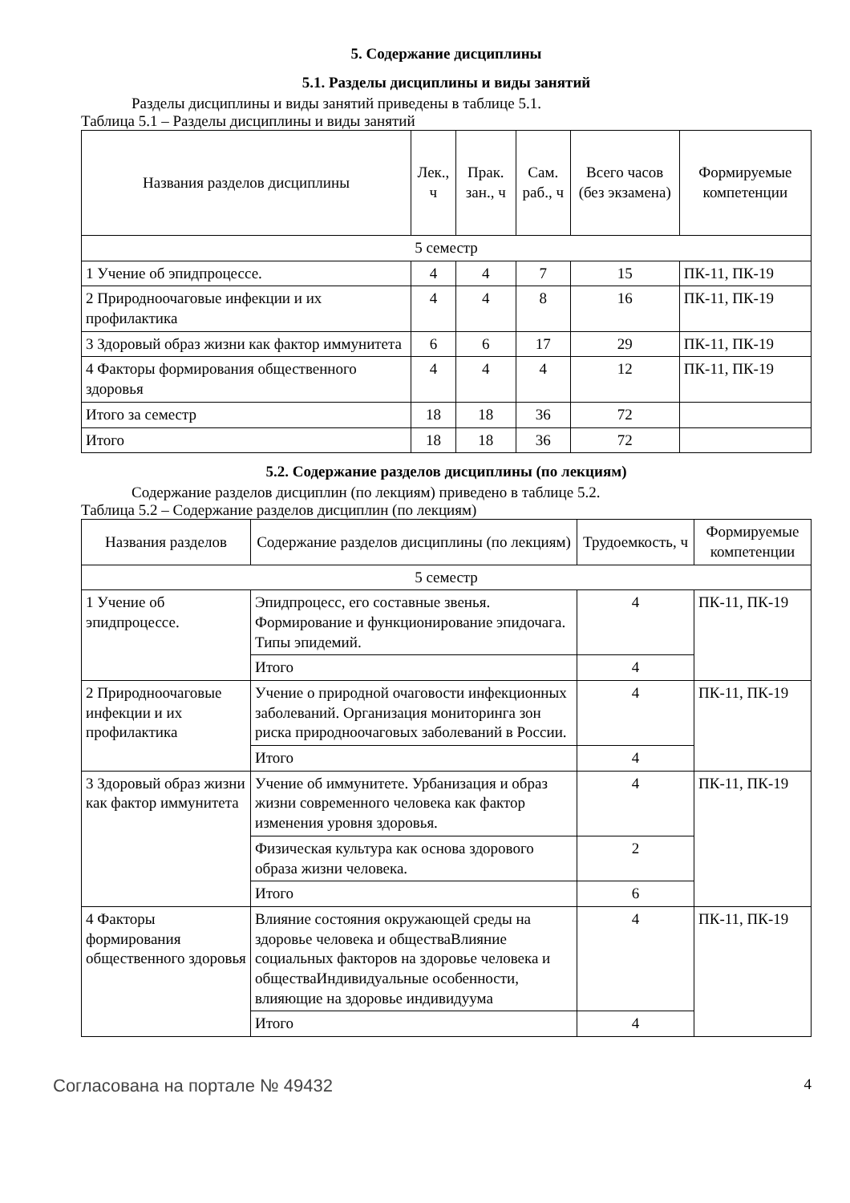5. Содержание дисциплины
5.1. Разделы дисциплины и виды занятий
Разделы дисциплины и виды занятий приведены в таблице 5.1.
Таблица 5.1 – Разделы дисциплины и виды занятий
| Названия разделов дисциплины | Лек., ч | Прак. зан., ч | Сам. раб., ч | Всего часов (без экзамена) | Формируемые компетенции |
| --- | --- | --- | --- | --- | --- |
| 5 семестр | | | | | |
| 1 Учение об эпидпроцессе. | 4 | 4 | 7 | 15 | ПК-11, ПК-19 |
| 2 Природноочаговые инфекции и их профилактика | 4 | 4 | 8 | 16 | ПК-11, ПК-19 |
| 3 Здоровый образ жизни как фактор иммунитета | 6 | 6 | 17 | 29 | ПК-11, ПК-19 |
| 4 Факторы формирования общественного здоровья | 4 | 4 | 4 | 12 | ПК-11, ПК-19 |
| Итого за семестр | 18 | 18 | 36 | 72 | |
| Итого | 18 | 18 | 36 | 72 | |
5.2. Содержание разделов дисциплины (по лекциям)
Содержание разделов дисциплин (по лекциям) приведено в таблице 5.2.
Таблица 5.2 – Содержание разделов дисциплин (по лекциям)
| Названия разделов | Содержание разделов дисциплины (по лекциям) | Трудоемкость, ч | Формируемые компетенции |
| --- | --- | --- | --- |
| 5 семестр | | | |
| 1 Учение об эпидпроцессе. | Эпидпроцесс, его составные звенья. Формирование и функционирование эпидочага. Типы эпидемий. | 4 | ПК-11, ПК-19 |
| | Итого | 4 | |
| 2 Природноочаговые инфекции и их профилактика | Учение о природной очаговости инфекционных заболеваний. Организация мониторинга зон риска природноочаговых заболеваний в России. | 4 | ПК-11, ПК-19 |
| | Итого | 4 | |
| 3 Здоровый образ жизни как фактор иммунитета | Учение об иммунитете. Урбанизация и образ жизни современного человека как фактор изменения уровня здоровья. | 4 | ПК-11, ПК-19 |
| | Физическая культура как основа здорового образа жизни человека. | 2 | |
| | Итого | 6 | |
| 4 Факторы формирования общественного здоровья | Влияние состояния окружающей среды на здоровье человека и обществаВлияние социальных факторов на здоровье человека и обществаИндивидуальные особенности, влияющие на здоровье индивидуума | 4 | ПК-11, ПК-19 |
| | Итого | 4 | |
Согласована на портале № 49432 4